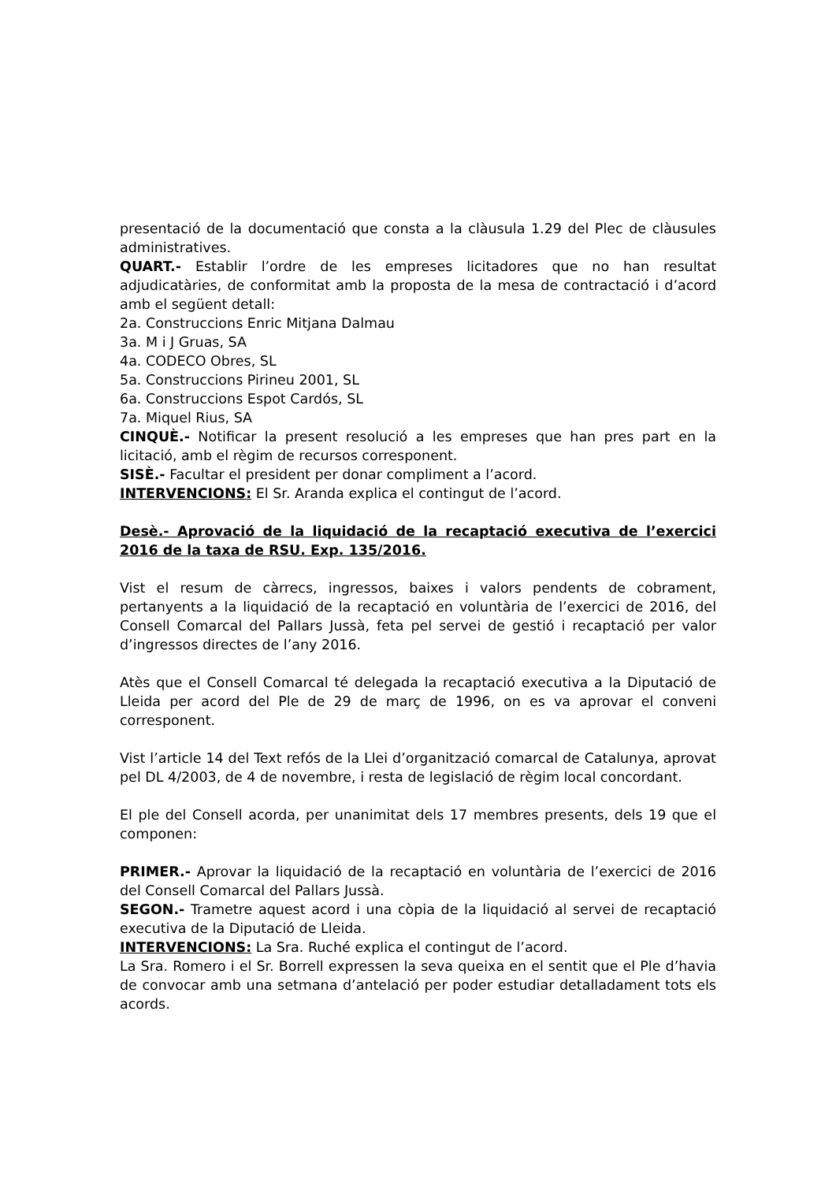presentació de la documentació que consta a la clàusula 1.29 del Plec de clàusules administratives.
QUART.- Establir l’ordre de les empreses licitadores que no han resultat adjudicatàries, de conformitat amb la proposta de la mesa de contractació i d’acord amb el següent detall:
2a. Construccions Enric Mitjana Dalmau
3a. M i J Gruas, SA
4a. CODECO Obres, SL
5a. Construccions Pirineu 2001, SL
6a. Construccions Espot Cardós, SL
7a. Miquel Rius, SA
CINQUÈ.- Notificar la present resolució a les empreses que han pres part en la licitació, amb el règim de recursos corresponent.
SISÈ.- Facultar el president per donar compliment a l’acord.
INTERVENCIONS: El Sr. Aranda explica el contingut de l’acord.
Desè.- Aprovació de la liquidació de la recaptació executiva de l’exercici 2016 de la taxa de RSU. Exp. 135/2016.
Vist el resum de càrrecs, ingressos, baixes i valors pendents de cobrament, pertanyents a la liquidació de la recaptació en voluntària de l’exercici de 2016, del Consell Comarcal del Pallars Jussà, feta pel servei de gestió i recaptació per valor d’ingressos directes de l’any 2016.
Atès que el Consell Comarcal té delegada la recaptació executiva a la Diputació de Lleida per acord del Ple de 29 de març de 1996, on es va aprovar el conveni corresponent.
Vist l’article 14 del Text refós de la Llei d’organització comarcal de Catalunya, aprovat pel DL 4/2003, de 4 de novembre, i resta de legislació de règim local concordant.
El ple del Consell acorda, per unanimitat dels 17 membres presents, dels 19 que el componen:
PRIMER.- Aprovar la liquidació de la recaptació en voluntària de l’exercici de 2016 del Consell Comarcal del Pallars Jussà.
SEGON.- Trametre aquest acord i una còpia de la liquidació al servei de recaptació executiva de la Diputació de Lleida.
INTERVENCIONS: La Sra. Ruché explica el contingut de l’acord.
La Sra. Romero i el Sr. Borrell expressen la seva queixa en el sentit que el Ple d’havia de convocar amb una setmana d’antelació per poder estudiar detalladament tots els acords.